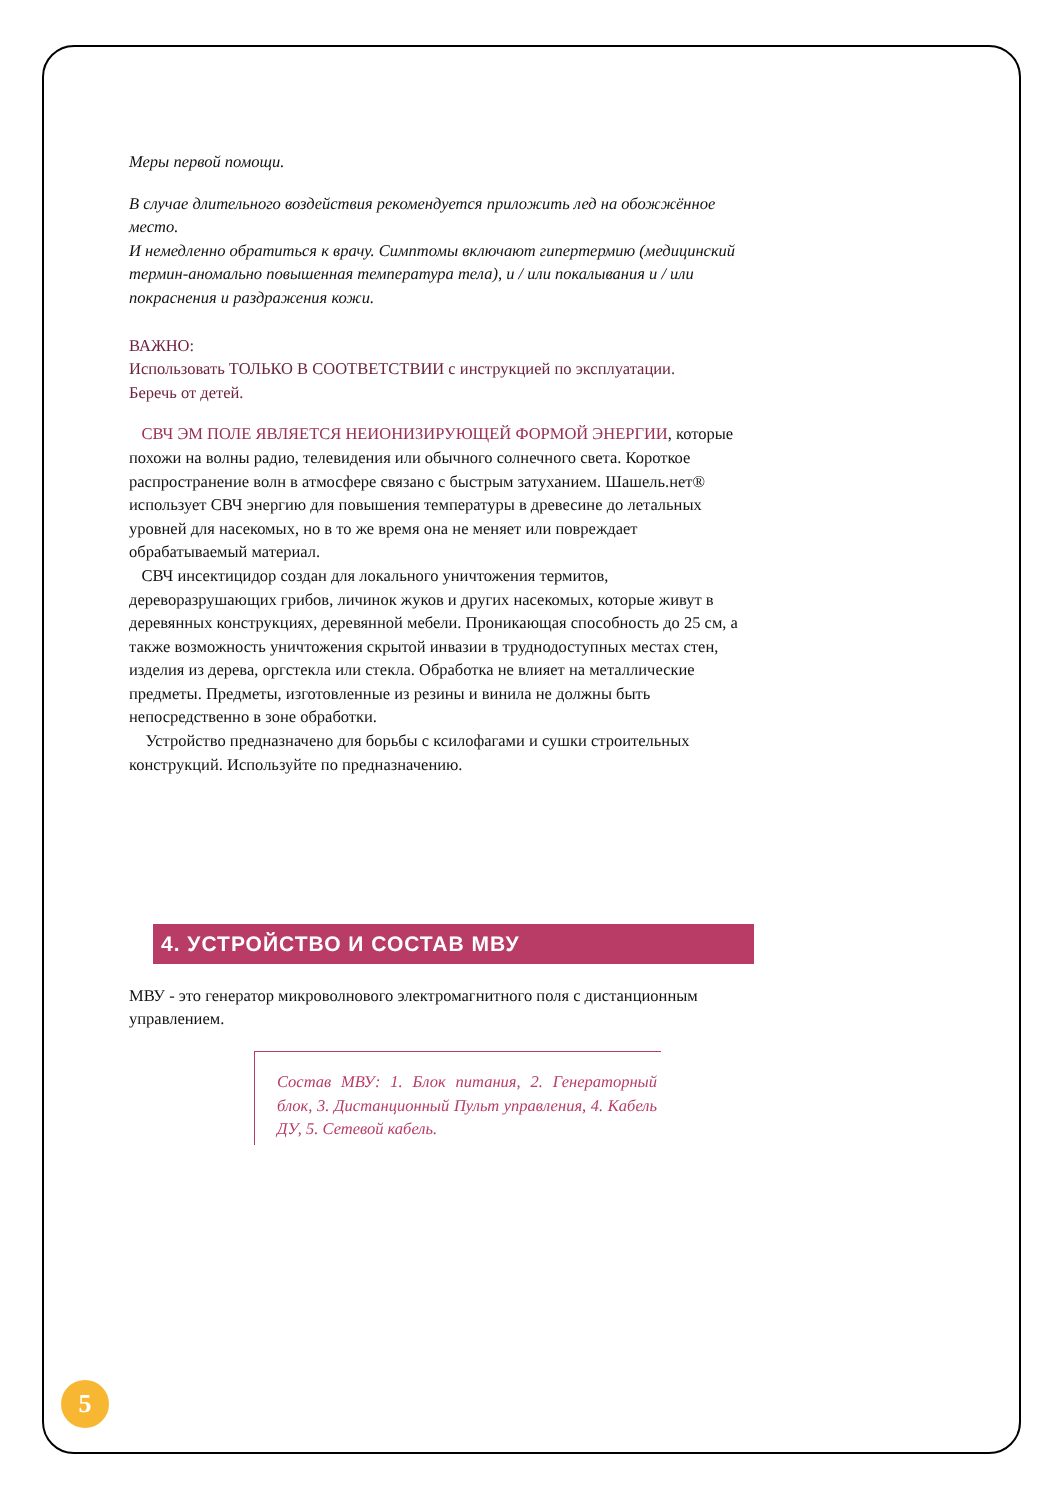Меры первой помощи.
В случае длительного воздействия рекомендуется приложить лед на обожжённое место.
И немедленно обратиться к врачу. Симптомы включают гипертермию (медицинский термин-аномально повышенная температура тела), и / или покалывания и / или покраснения и раздражения кожи.
ВАЖНО:
Использовать ТОЛЬКО В СООТВЕТСТВИИ с инструкцией по эксплуатации.
Беречь от детей.
СВЧ ЭМ ПОЛЕ ЯВЛЯЕТСЯ НЕИОНИЗИРУЮЩЕЙ ФОРМОЙ ЭНЕРГИИ, которые похожи на волны радио, телевидения или обычного солнечного света. Короткое распространение волн в атмосфере связано с быстрым затуханием. Шашель.нет® использует СВЧ энергию для повышения температуры в древесине до летальных уровней для насекомых, но в то же время она не меняет или повреждает обрабатываемый материал.
СВЧ инсектицидор создан для локального уничтожения термитов, дереворазрушающих грибов, личинок жуков и других насекомых, которые живут в деревянных конструкциях, деревянной мебели. Проникающая способность до 25 см, а также возможность уничтожения скрытой инвазии в труднодоступных местах стен, изделия из дерева, оргстекла или стекла. Обработка не влияет на металлические предметы. Предметы, изготовленные из резины и винила не должны быть непосредственно в зоне обработки.
Устройство предназначено для борьбы с ксилофагами и сушки строительных конструкций. Используйте по предназначению.
4. УСТРОЙСТВО И СОСТАВ МВУ
МВУ - это генератор микроволнового электромагнитного поля с дистанционным управлением.
Состав МВУ: 1. Блок питания, 2. Генераторный блок, 3. Дистанционный Пульт управления, 4. Кабель ДУ, 5. Сетевой кабель.
5